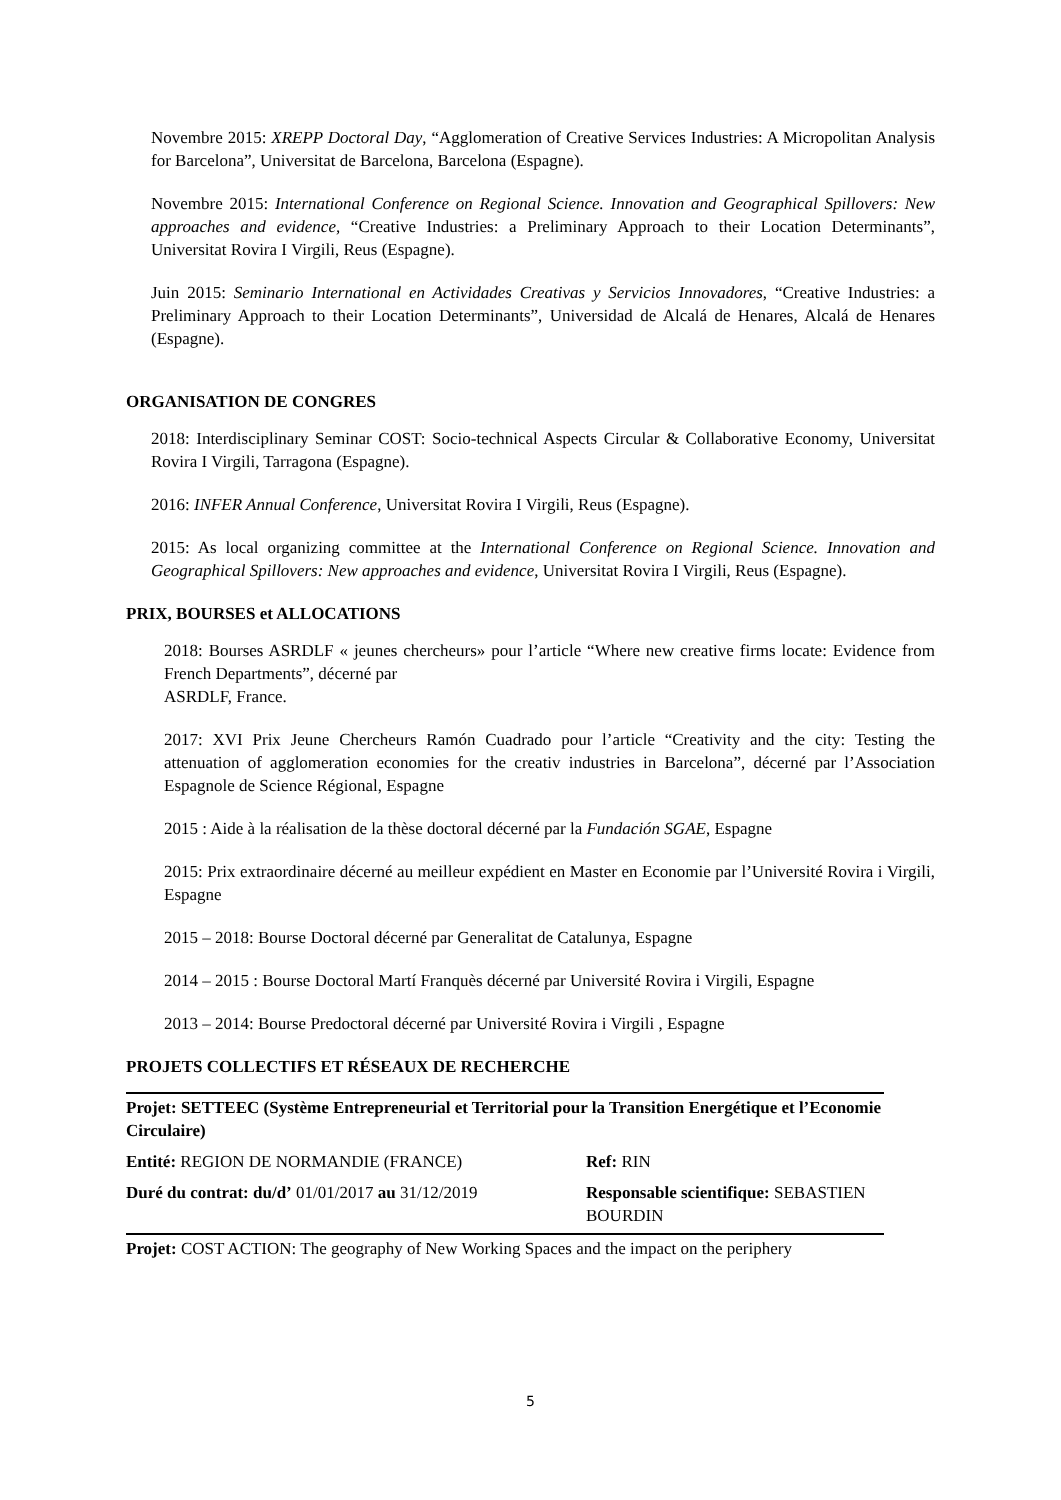Novembre 2015: XREPP Doctoral Day, “Agglomeration of Creative Services Industries: A Micropolitan Analysis for Barcelona”, Universitat de Barcelona, Barcelona (Espagne).
Novembre 2015: International Conference on Regional Science. Innovation and Geographical Spillovers: New approaches and evidence, “Creative Industries: a Preliminary Approach to their Location Determinants”, Universitat Rovira I Virgili, Reus (Espagne).
Juin 2015: Seminario International en Actividades Creativas y Servicios Innovadores, “Creative Industries: a Preliminary Approach to their Location Determinants”, Universidad de Alcalá de Henares, Alcalá de Henares (Espagne).
ORGANISATION DE CONGRES
2018: Interdisciplinary Seminar COST: Socio-technical Aspects Circular & Collaborative Economy, Universitat Rovira I Virgili, Tarragona (Espagne).
2016: INFER Annual Conference, Universitat Rovira I Virgili, Reus (Espagne).
2015: As local organizing committee at the International Conference on Regional Science. Innovation and Geographical Spillovers: New approaches and evidence, Universitat Rovira I Virgili, Reus (Espagne).
PRIX, BOURSES et ALLOCATIONS
2018: Bourses ASRDLF « jeunes chercheurs» pour l’article “Where new creative firms locate: Evidence from French Departments”, décerné par
ASRDLF, France.
2017: XVI Prix Jeune Chercheurs Ramón Cuadrado pour l’article “Creativity and the city: Testing the attenuation of agglomeration economies for the creativ industries in Barcelona”, décerné par l’Association Espagnole de Science Régional, Espagne
2015 : Aide à la réalisation de la thèse doctoral décerné par la Fundación SGAE, Espagne
2015: Prix extraordinaire décerné au meilleur expédient en Master en Economie par l’Université Rovira i Virgili, Espagne
2015 – 2018: Bourse Doctoral décerné par Generalitat de Catalunya, Espagne
2014 – 2015 : Bourse Doctoral Martí Franquès décerné par Université Rovira i Virgili, Espagne
2013 – 2014: Bourse Predoctoral décerné par Université Rovira i Virgili , Espagne
PROJETS COLLECTIFS ET RÉSEAUX DE RECHERCHE
| Projet: SETTEEC (Système Entrepreneurial et Territorial pour la Transition Energétique et l’Economie Circulaire) | |
| Entité: REGION DE NORMANDIE (FRANCE) | Ref: RIN |
| Duré du contrat: du/d’ 01/01/2017 au 31/12/2019 | Responsable scientifique: SEBASTIEN BOURDIN |
| Projet: COST ACTION: The geography of New Working Spaces and the impact on the periphery | |
5